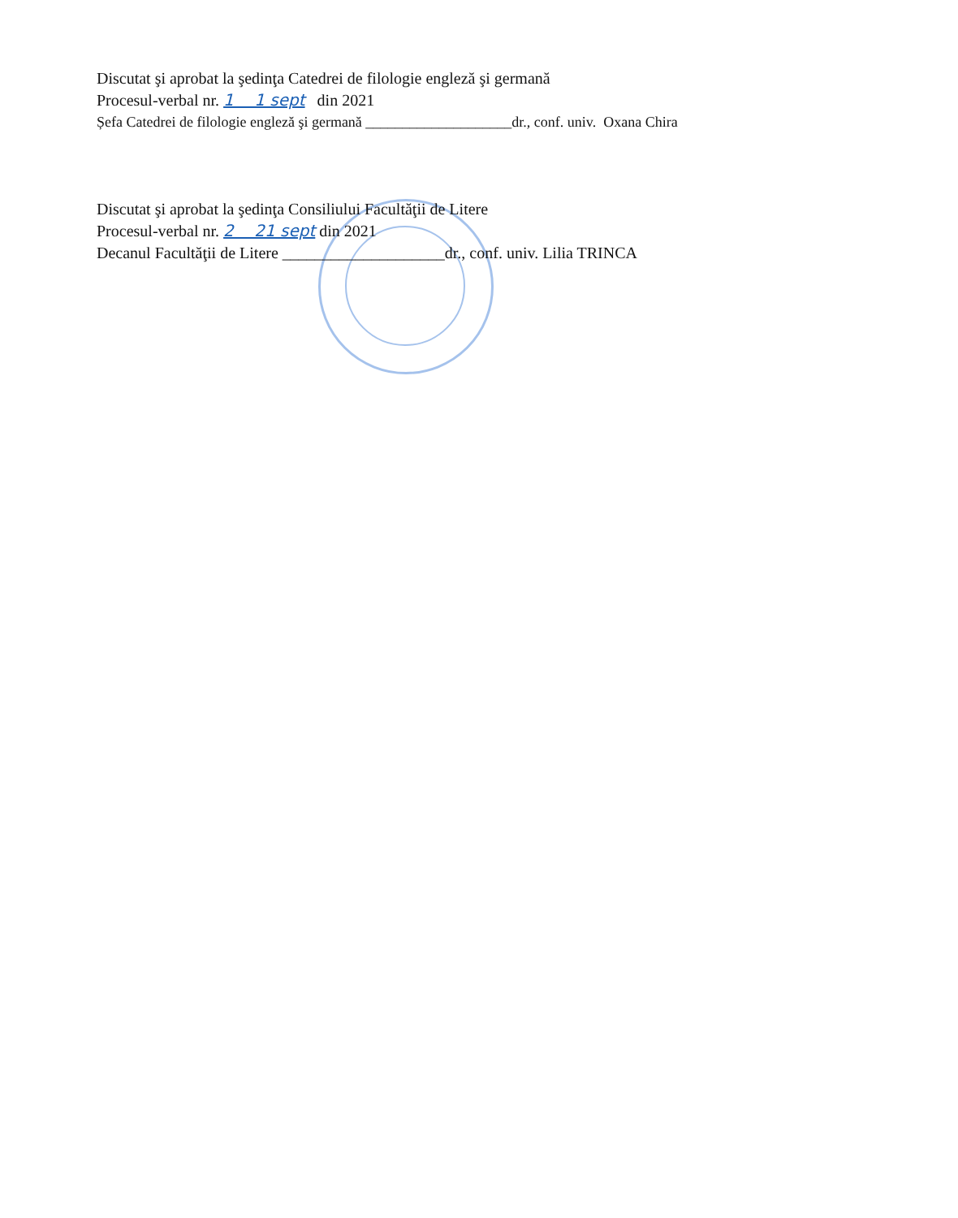Discutat şi aprobat la şedinţa Catedrei de filologie engleză şi germană
Procesul-verbal nr. 1 1 sept din 2021
Șefa Catedrei de filologie engleză şi germană ____________________dr., conf. univ. Oxana Chira
Discutat şi aprobat la şedinţa Consiliului Facultăţii de Litere
Procesul-verbal nr. 2 21 sept din 2021
Decanul Facultăţii de Litere ____________________dr., conf. univ. Lilia TRINCA